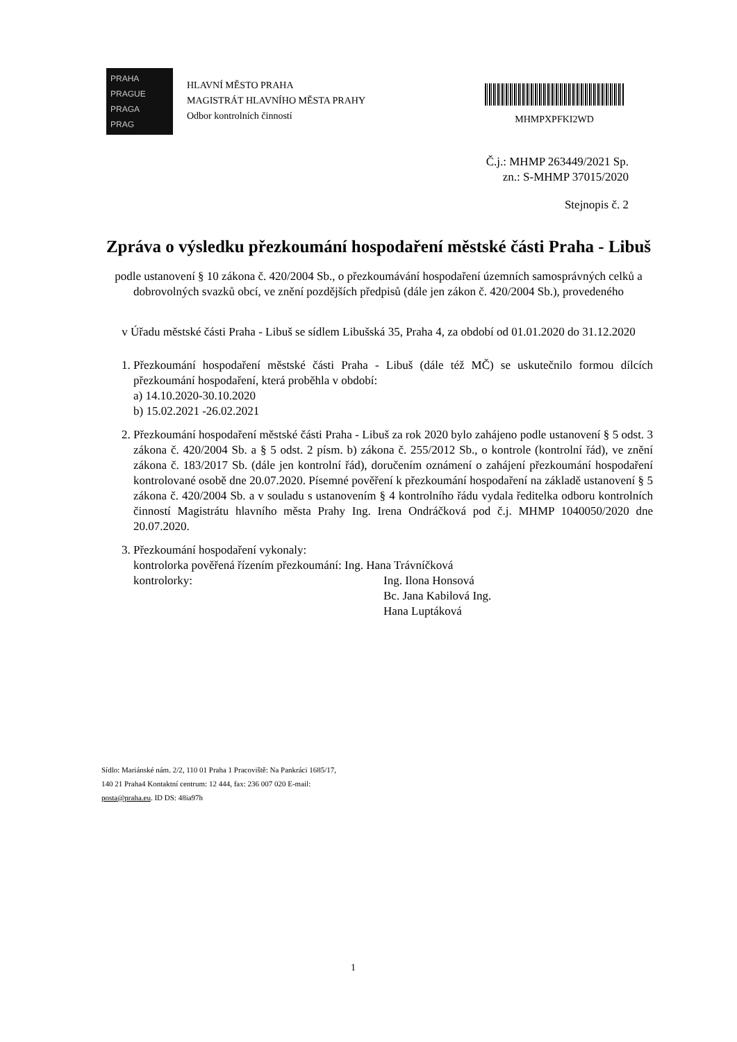PRAHA
PRAGUE
PRAGA
PRAG
HLAVNÍ MĚSTO PRAHA
MAGISTRÁT HLAVNÍHO MĚSTA PRAHY
Odbor kontrolních činností
MHMPXPFKI2WD
Č.j.: MHMP 263449/2021 Sp.
zn.: S-MHMP 37015/2020
Stejnopis č. 2
Zpráva o výsledku přezkoumání hospodaření městské části Praha - Libuš
podle ustanovení § 10 zákona č. 420/2004 Sb., o přezkoumávání hospodaření územních samosprávných celků a dobrovolných svazků obcí, ve znění pozdějších předpisů (dále jen zákon č. 420/2004 Sb.), provedeného
v Úřadu městské části Praha - Libuš se sídlem Libušská 35, Praha 4, za období od 01.01.2020 do 31.12.2020
1. Přezkoumání hospodaření městské části Praha - Libuš (dále též MČ) se uskutečnilo formou dílcích přezkoumání hospodaření, která proběhla v období:
a) 14.10.2020-30.10.2020
b) 15.02.2021 -26.02.2021
2. Přezkoumání hospodaření městské části Praha - Libuš za rok 2020 bylo zahájeno podle ustanovení § 5 odst. 3 zákona č. 420/2004 Sb. a § 5 odst. 2 písm. b) zákona č. 255/2012 Sb., o kontrole (kontrolní řád), ve znění zákona č. 183/2017 Sb. (dále jen kontrolní řád), doručením oznámení o zahájení přezkoumání hospodaření kontrolované osobě dne 20.07.2020. Písemné pověření k přezkoumání hospodaření na základě ustanovení § 5 zákona č. 420/2004 Sb. a v souladu s ustanovením § 4 kontrolního řádu vydala ředitelka odboru kontrolních činností Magistrátu hlavního města Prahy Ing. Irena Ondráčková pod č.j. MHMP 1040050/2020 dne 20.07.2020.
3. Přezkoumání hospodaření vykonaly:
kontrolorka pověřená řízením přezkoumání: Ing. Hana Trávníčková
kontrolorky: Ing. Ilona Honsová
Bc. Jana Kabilová Ing.
Hana Luptáková
Sídlo: Mariánské nám. 2/2, 110 01 Praha 1 Pracoviště: Na Pankráci 1685/17, 140 21 Praha4 Kontaktní centrum: 12 444, fax: 236 007 020 E-mail: posta@praha.eu. ID DS: 48ia97h
1